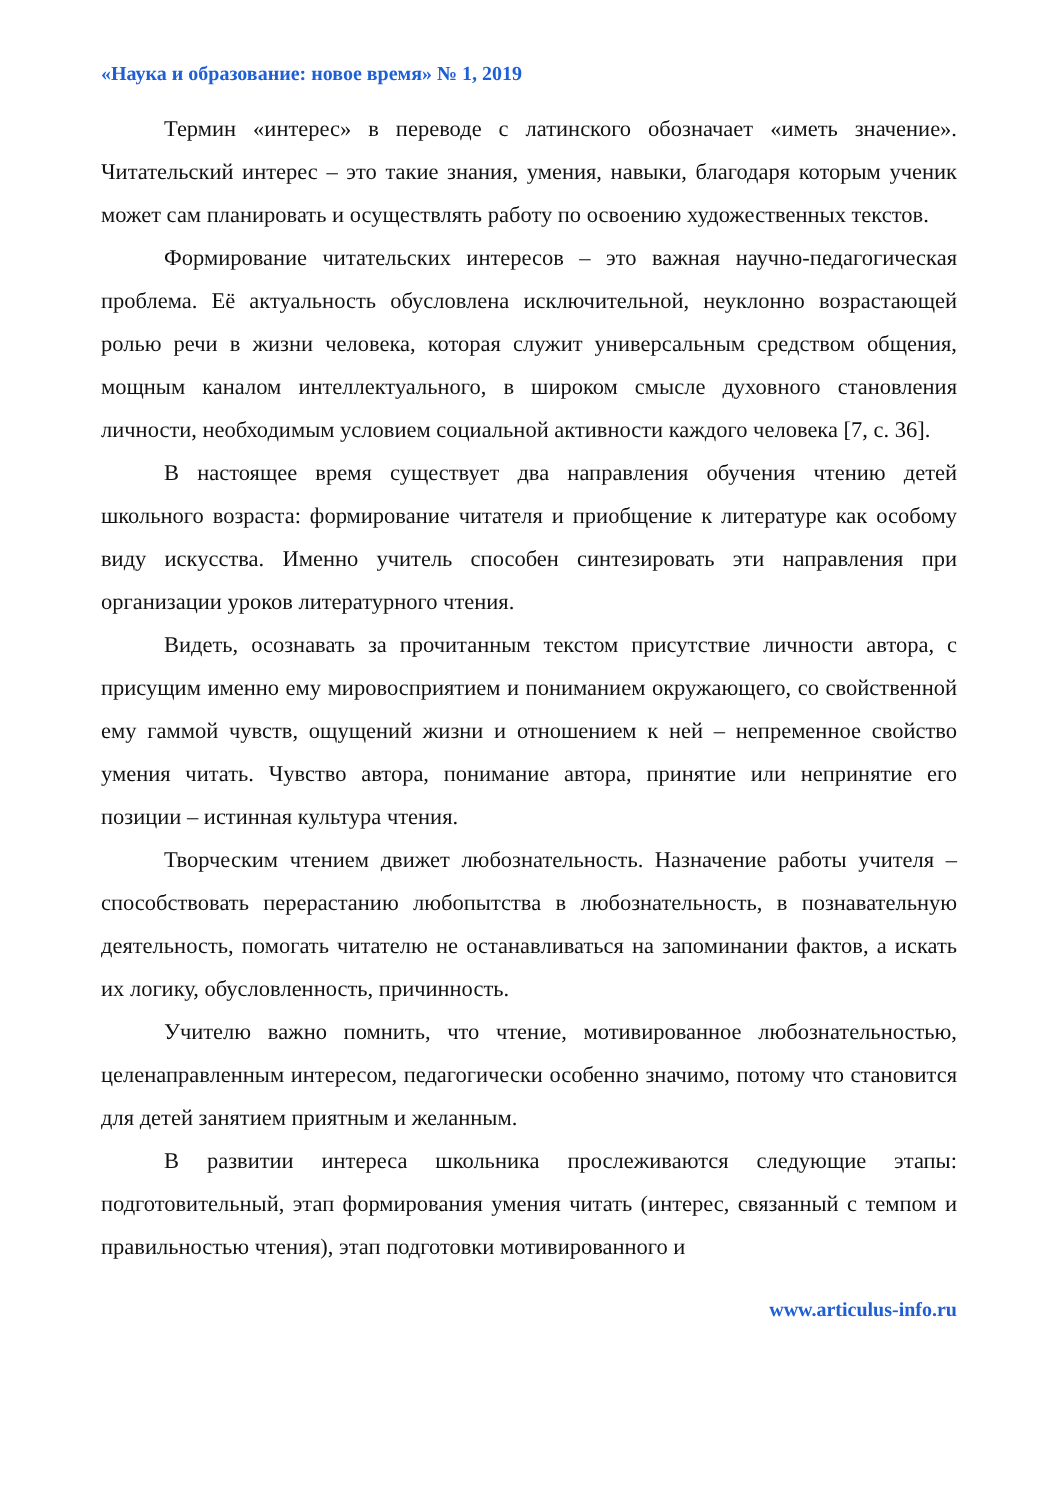«Наука и образование: новое время» № 1, 2019
Термин «интерес» в переводе с латинского обозначает «иметь значение». Читательский интерес – это такие знания, умения, навыки, благодаря которым ученик может сам планировать и осуществлять работу по освоению художественных текстов.
Формирование читательских интересов – это важная научно-педагогическая проблема. Её актуальность обусловлена исключительной, неуклонно возрастающей ролью речи в жизни человека, которая служит универсальным средством общения, мощным каналом интеллектуального, в широком смысле духовного становления личности, необходимым условием социальной активности каждого человека [7, с. 36].
В настоящее время существует два направления обучения чтению детей школьного возраста: формирование читателя и приобщение к литературе как особому виду искусства. Именно учитель способен синтезировать эти направления при организации уроков литературного чтения.
Видеть, осознавать за прочитанным текстом присутствие личности автора, с присущим именно ему мировосприятием и пониманием окружающего, со свойственной ему гаммой чувств, ощущений жизни и отношением к ней – непременное свойство умения читать. Чувство автора, понимание автора, принятие или непринятие его позиции – истинная культура чтения.
Творческим чтением движет любознательность. Назначение работы учителя – способствовать перерастанию любопытства в любознательность, в познавательную деятельность, помогать читателю не останавливаться на запоминании фактов, а искать их логику, обусловленность, причинность.
Учителю важно помнить, что чтение, мотивированное любознательностью, целенаправленным интересом, педагогически особенно значимо, потому что становится для детей занятием приятным и желанным.
В развитии интереса школьника прослеживаются следующие этапы: подготовительный, этап формирования умения читать (интерес, связанный с темпом и правильностью чтения), этап подготовки мотивированного и
www.articulus-info.ru